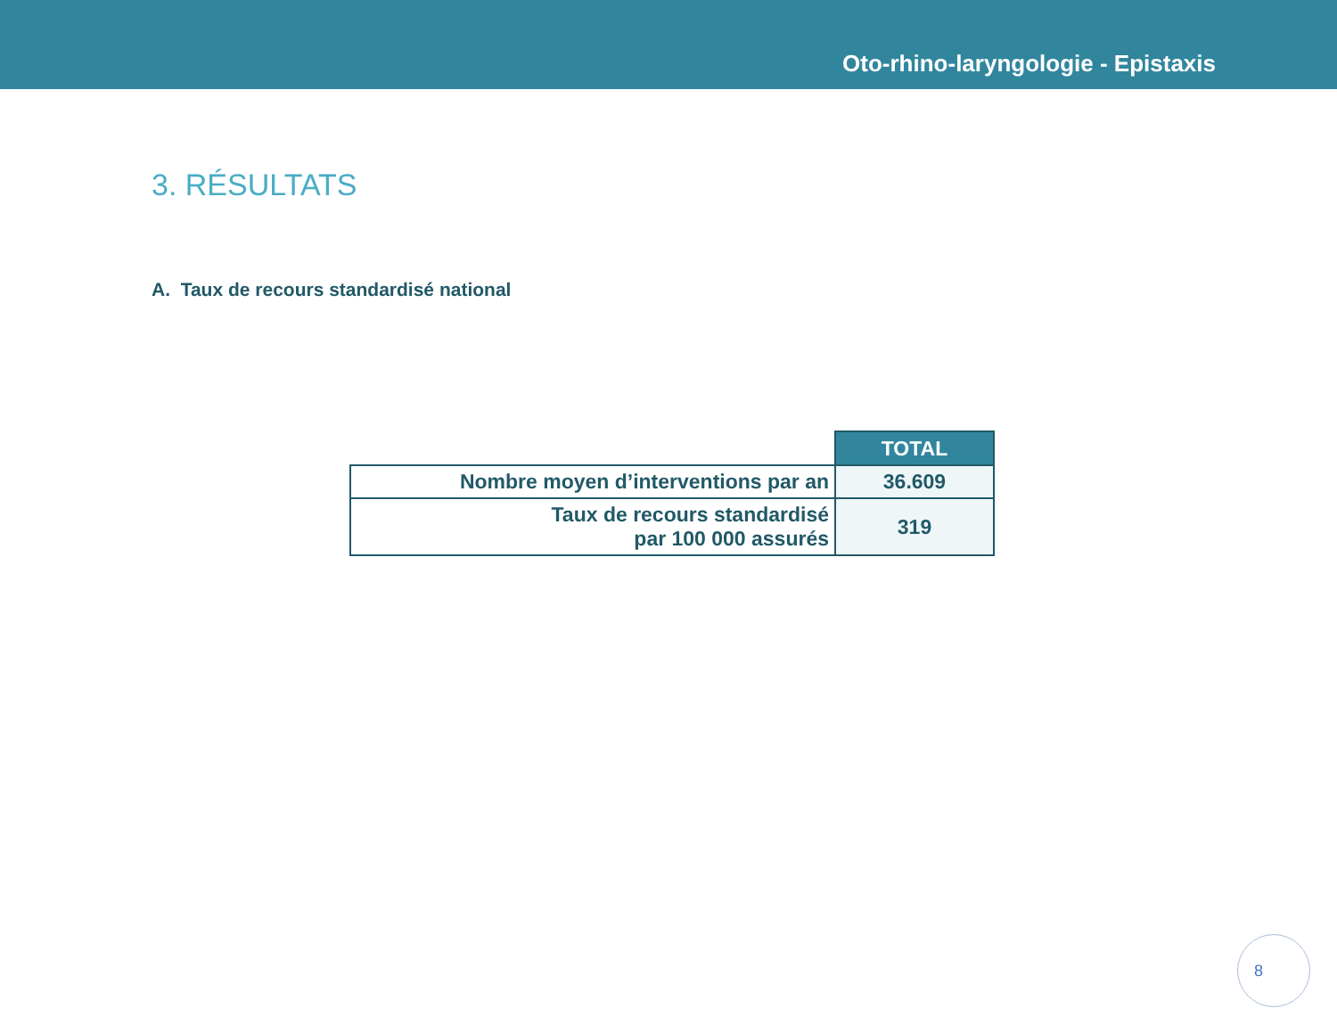Oto-rhino-laryngologie - Epistaxis
3. RÉSULTATS
A. Taux de recours standardisé national
| | TOTAL |
| --- | --- |
| Nombre moyen d’interventions par an | 36.609 |
| Taux de recours standardisé par 100 000 assurés | 319 |
8